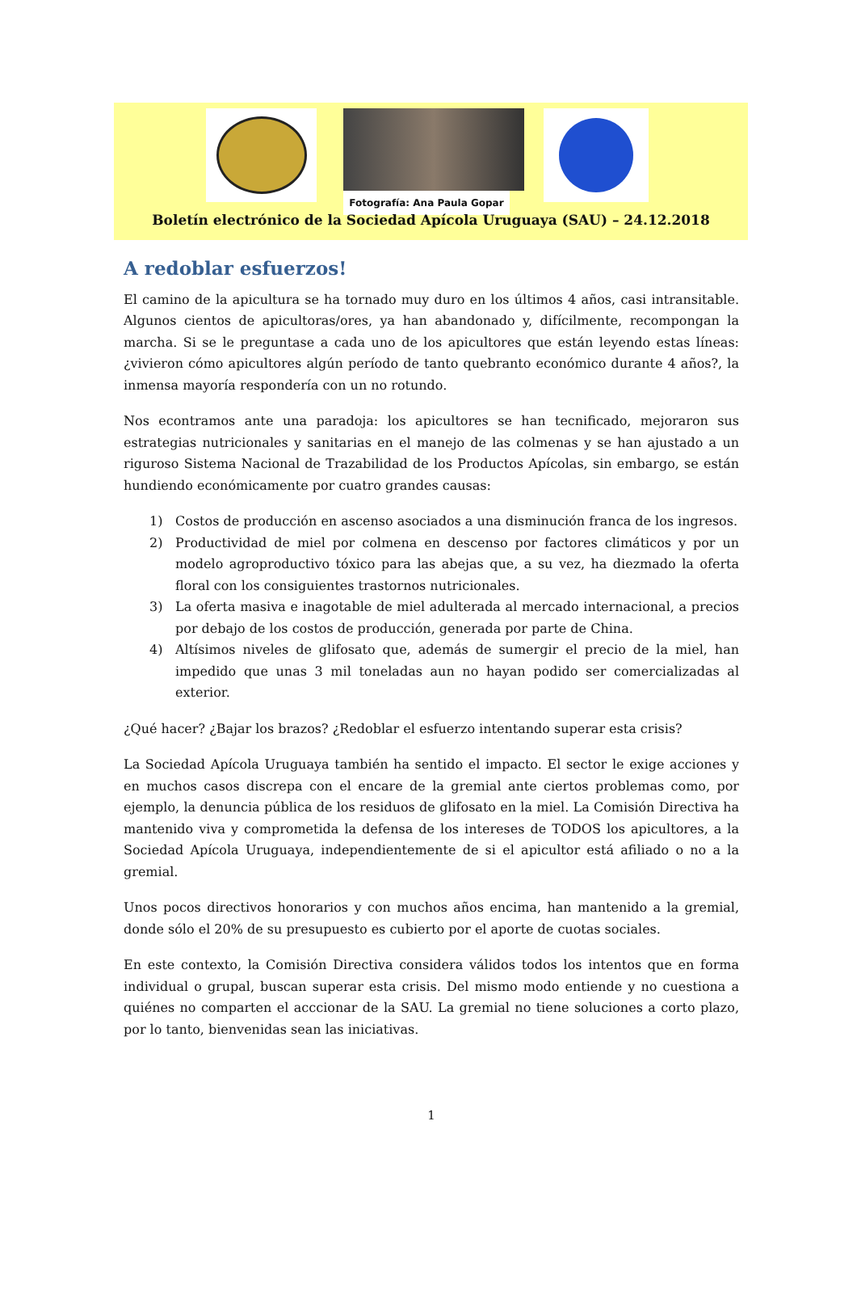Fotografía: Ana Paula Gopar
Boletín electrónico de la Sociedad Apícola Uruguaya (SAU) – 24.12.2018
A redoblar esfuerzos!
El camino de la apicultura se ha tornado muy duro en los últimos 4 años, casi intransitable. Algunos cientos de apicultoras/ores, ya han abandonado y, difícilmente, recompongan la marcha. Si se le preguntase a cada uno de los apicultores que están leyendo estas líneas: ¿vivieron cómo apicultores algún período de tanto quebranto económico durante 4 años?, la inmensa mayoría respondería con un no rotundo.
Nos econtramos ante una paradoja: los apicultores se han tecnificado, mejoraron sus estrategias nutricionales y sanitarias en el manejo de las colmenas y se han ajustado a un riguroso Sistema Nacional de Trazabilidad de los Productos Apícolas, sin embargo, se están hundiendo económicamente por cuatro grandes causas:
1) Costos de producción en ascenso asociados a una disminución franca de los ingresos.
2) Productividad de miel por colmena en descenso por factores climáticos y por un modelo agroproductivo tóxico para las abejas que, a su vez, ha diezmado la oferta floral con los consiguientes trastornos nutricionales.
3) La oferta masiva e inagotable de miel adulterada al mercado internacional, a precios por debajo de los costos de producción, generada por parte de China.
4) Altísimos niveles de glifosato que, además de sumergir el precio de la miel, han impedido que unas 3 mil toneladas aun no hayan podido ser comercializadas al exterior.
¿Qué hacer? ¿Bajar los brazos? ¿Redoblar el esfuerzo intentando superar esta crisis?
La Sociedad Apícola Uruguaya también ha sentido el impacto. El sector le exige acciones y en muchos casos discrepa con el encare de la gremial ante ciertos problemas como, por ejemplo, la denuncia pública de los residuos de glifosato en la miel. La Comisión Directiva ha mantenido viva y comprometida la defensa de los intereses de TODOS los apicultores, a la Sociedad Apícola Uruguaya, independientemente de si el apicultor está afiliado o no a la gremial.
Unos pocos directivos honorarios y con muchos años encima, han mantenido a la gremial, donde sólo el 20% de su presupuesto es cubierto por el aporte de cuotas sociales.
En este contexto, la Comisión Directiva considera válidos todos los intentos que en forma individual o grupal, buscan superar esta crisis. Del mismo modo entiende y no cuestiona a quiénes no comparten el acccionar de la SAU. La gremial no tiene soluciones a corto plazo, por lo tanto, bienvenidas sean las iniciativas.
1